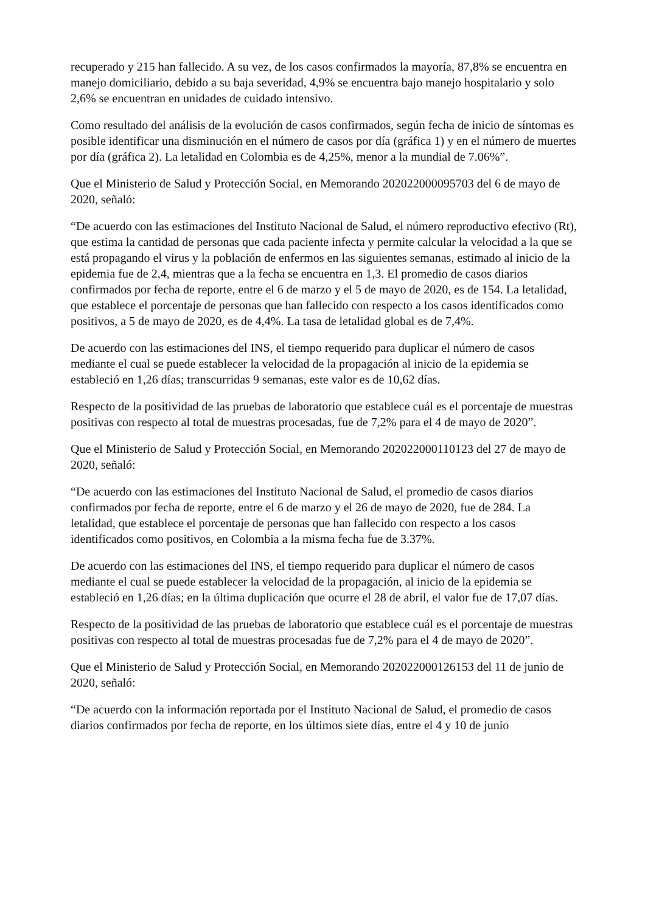recuperado y 215 han fallecido. A su vez, de los casos confirmados la mayoría, 87,8% se encuentra en manejo domiciliario, debido a su baja severidad, 4,9% se encuentra bajo manejo hospitalario y solo 2,6% se encuentran en unidades de cuidado intensivo.
Como resultado del análisis de la evolución de casos confirmados, según fecha de inicio de síntomas es posible identificar una disminución en el número de casos por día (gráfica 1) y en el número de muertes por día (gráfica 2). La letalidad en Colombia es de 4,25%, menor a la mundial de 7.06%”.
Que el Ministerio de Salud y Protección Social, en Memorando 202022000095703 del 6 de mayo de 2020, señaló:
“De acuerdo con las estimaciones del Instituto Nacional de Salud, el número reproductivo efectivo (Rt), que estima la cantidad de personas que cada paciente infecta y permite calcular la velocidad a la que se está propagando el virus y la población de enfermos en las siguientes semanas, estimado al inicio de la epidemia fue de 2,4, mientras que a la fecha se encuentra en 1,3. El promedio de casos diarios confirmados por fecha de reporte, entre el 6 de marzo y el 5 de mayo de 2020, es de 154. La letalidad, que establece el porcentaje de personas que han fallecido con respecto a los casos identificados como positivos, a 5 de mayo de 2020, es de 4,4%. La tasa de letalidad global es de 7,4%.
De acuerdo con las estimaciones del INS, el tiempo requerido para duplicar el número de casos mediante el cual se puede establecer la velocidad de la propagación al inicio de la epidemia se estableció en 1,26 días; transcurridas 9 semanas, este valor es de 10,62 días.
Respecto de la positividad de las pruebas de laboratorio que establece cuál es el porcentaje de muestras positivas con respecto al total de muestras procesadas, fue de 7,2% para el 4 de mayo de 2020”.
Que el Ministerio de Salud y Protección Social, en Memorando 202022000110123 del 27 de mayo de 2020, señaló:
“De acuerdo con las estimaciones del Instituto Nacional de Salud, el promedio de casos diarios confirmados por fecha de reporte, entre el 6 de marzo y el 26 de mayo de 2020, fue de 284. La letalidad, que establece el porcentaje de personas que han fallecido con respecto a los casos identificados como positivos, en Colombia a la misma fecha fue de 3.37%.
De acuerdo con las estimaciones del INS, el tiempo requerido para duplicar el número de casos mediante el cual se puede establecer la velocidad de la propagación, al inicio de la epidemia se estableció en 1,26 días; en la última duplicación que ocurre el 28 de abril, el valor fue de 17,07 días.
Respecto de la positividad de las pruebas de laboratorio que establece cuál es el porcentaje de muestras positivas con respecto al total de muestras procesadas fue de 7,2% para el 4 de mayo de 2020”.
Que el Ministerio de Salud y Protección Social, en Memorando 202022000126153 del 11 de junio de 2020, señaló:
“De acuerdo con la información reportada por el Instituto Nacional de Salud, el promedio de casos diarios confirmados por fecha de reporte, en los últimos siete días, entre el 4 y 10 de junio